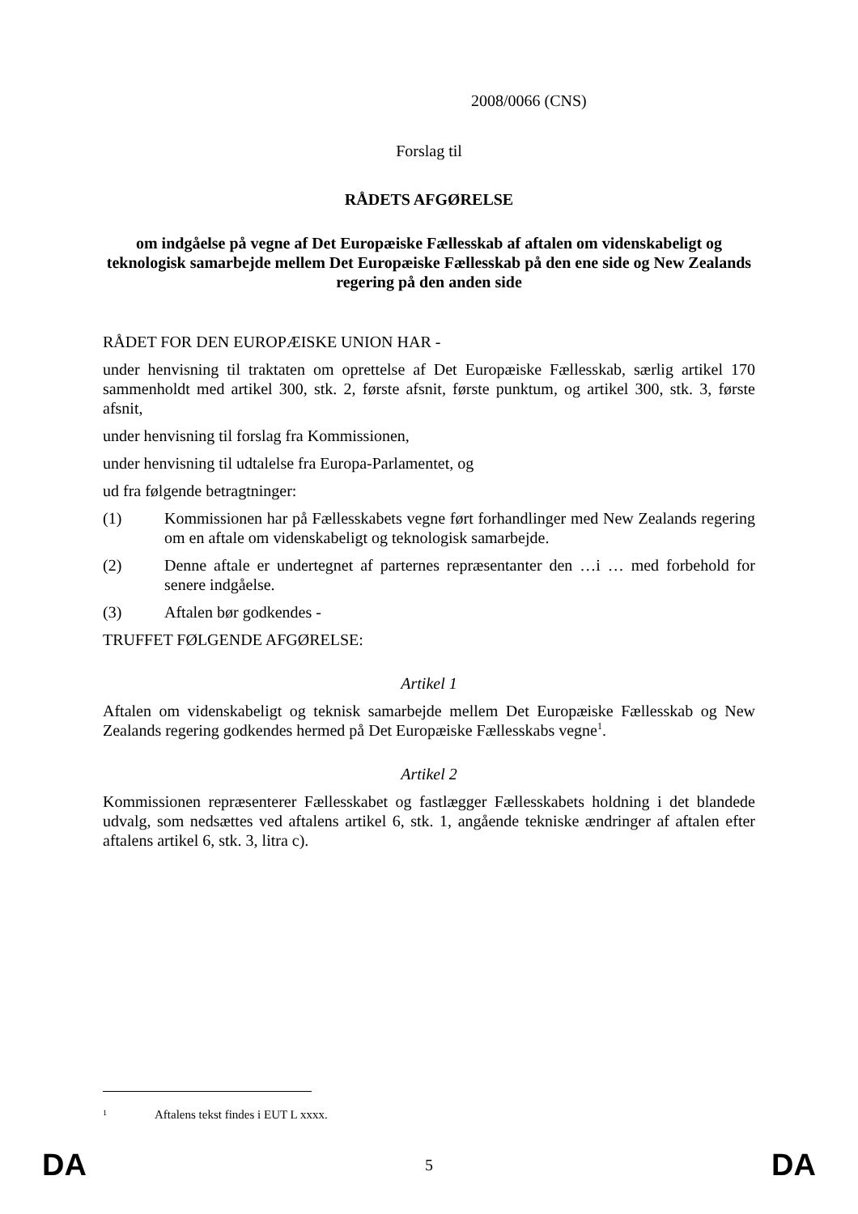2008/0066 (CNS)
Forslag til
RÅDETS AFGØRELSE
om indgåelse på vegne af Det Europæiske Fællesskab af aftalen om videnskabeligt og teknologisk samarbejde mellem Det Europæiske Fællesskab på den ene side og New Zealands regering på den anden side
RÅDET FOR DEN EUROPÆISKE UNION HAR -
under henvisning til traktaten om oprettelse af Det Europæiske Fællesskab, særlig artikel 170 sammenholdt med artikel 300, stk. 2, første afsnit, første punktum, og artikel 300, stk. 3, første afsnit,
under henvisning til forslag fra Kommissionen,
under henvisning til udtalelse fra Europa-Parlamentet, og
ud fra følgende betragtninger:
(1) Kommissionen har på Fællesskabets vegne ført forhandlinger med New Zealands regering om en aftale om videnskabeligt og teknologisk samarbejde.
(2) Denne aftale er undertegnet af parternes repræsentanter den …i … med forbehold for senere indgåelse.
(3) Aftalen bør godkendes -
TRUFFET FØLGENDE AFGØRELSE:
Artikel 1
Aftalen om videnskabeligt og teknisk samarbejde mellem Det Europæiske Fællesskab og New Zealands regering godkendes hermed på Det Europæiske Fællesskabs vegne<sup>1</sup>.
Artikel 2
Kommissionen repræsenterer Fællesskabet og fastlægger Fællesskabets holdning i det blandede udvalg, som nedsættes ved aftalens artikel 6, stk. 1, angående tekniske ændringer af aftalen efter aftalens artikel 6, stk. 3, litra c).
<sup>1</sup> Aftalens tekst findes i EUT L xxxx.
DA 5 DA